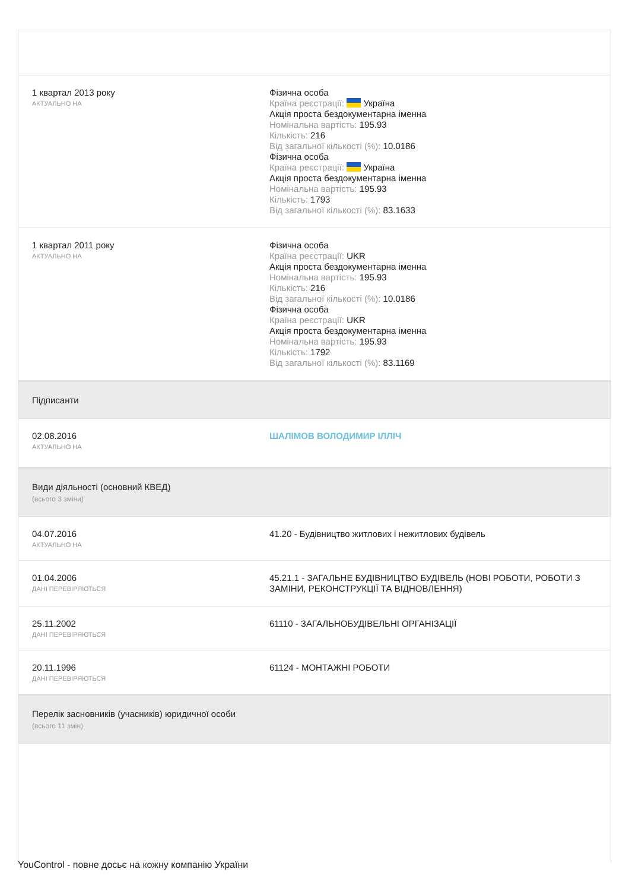1 квартал 2013 року
АКТУАЛЬНО НА
Фізична особа
Країна реєстрації: Україна
Акція проста бездокументарна іменна
Номінальна вартість: 195.93
Кількість: 216
Від загальної кількості (%): 10.0186
Фізична особа
Країна реєстрації: Україна
Акція проста бездокументарна іменна
Номінальна вартість: 195.93
Кількість: 1793
Від загальної кількості (%): 83.1633
1 квартал 2011 року
АКТУАЛЬНО НА
Фізична особа
Країна реєстрації: UKR
Акція проста бездокументарна іменна
Номінальна вартість: 195.93
Кількість: 216
Від загальної кількості (%): 10.0186
Фізична особа
Країна реєстрації: UKR
Акція проста бездокументарна іменна
Номінальна вартість: 195.93
Кількість: 1792
Від загальної кількості (%): 83.1169
Підписанти
02.08.2016
АКТУАЛЬНО НА
ШАЛІМОВ ВОЛОДИМИР ІЛЛІЧ
Види діяльності (основний КВЕД)
(всього 3 зміни)
04.07.2016
АКТУАЛЬНО НА
41.20 - Будівництво житлових і нежитлових будівель
01.04.2006
ДАНІ ПЕРЕВІРЯЮТЬСЯ
45.21.1 - ЗАГАЛЬНЕ БУДІВНИЦТВО БУДІВЕЛЬ (НОВІ РОБОТИ, РОБОТИ З ЗАМІНИ, РЕКОНСТРУКЦІЇ ТА ВІДНОВЛЕННЯ)
25.11.2002
ДАНІ ПЕРЕВІРЯЮТЬСЯ
61110 - ЗАГАЛЬНОБУДІВЕЛЬНІ ОРГАНІЗАЦІЇ
20.11.1996
ДАНІ ПЕРЕВІРЯЮТЬСЯ
61124 - МОНТАЖНІ РОБОТИ
Перелік засновників (учасників) юридичної особи
(всього 11 змін)
YouControl - повне досьє на кожну компанію України